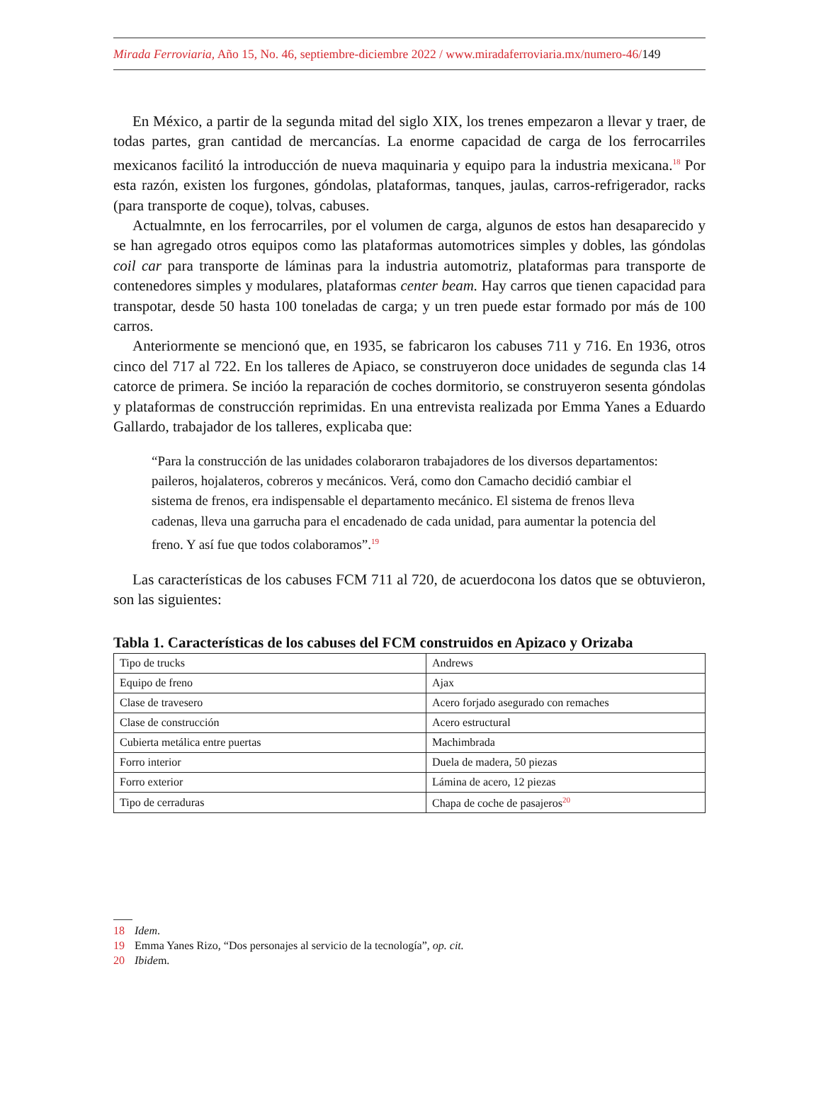Mirada Ferroviaria, Año 15, No. 46, septiembre-diciembre 2022 / www.miradaferroviaria.mx/numero-46/149
En México, a partir de la segunda mitad del siglo XIX, los trenes empezaron a llevar y traer, de todas partes, gran cantidad de mercancías. La enorme capacidad de carga de los ferrocarriles mexicanos facilitó la introducción de nueva maquinaria y equipo para la industria mexicana.<sup>18</sup> Por esta razón, existen los furgones, góndolas, plataformas, tanques, jaulas, carros-refrigerador, racks (para transporte de coque), tolvas, cabuses.
Actualmnte, en los ferrocarriles, por el volumen de carga, algunos de estos han desaparecido y se han agregado otros equipos como las plataformas automotrices simples y dobles, las góndolas coil car para transporte de láminas para la industria automotriz, plataformas para transporte de contenedores simples y modulares, plataformas center beam. Hay carros que tienen capacidad para transpotar, desde 50 hasta 100 toneladas de carga; y un tren puede estar formado por más de 100 carros.
Anteriormente se mencionó que, en 1935, se fabricaron los cabuses 711 y 716. En 1936, otros cinco del 717 al 722. En los talleres de Apiaco, se construyeron doce unidades de segunda clas 14 catorce de primera. Se incióo la reparación de coches dormitorio, se construyeron sesenta góndolas y plataformas de construcción reprimidas. En una entrevista realizada por Emma Yanes a Eduardo Gallardo, trabajador de los talleres, explicaba que:
“Para la construcción de las unidades colaboraron trabajadores de los diversos departamentos: paileros, hojalateros, cobreros y mecánicos. Verá, como don Camacho decidió cambiar el sistema de frenos, era indispensable el departamento mecánico. El sistema de frenos lleva cadenas, lleva una garrucha para el encadenado de cada unidad, para aumentar la potencia del freno. Y así fue que todos colaboramos”.<sup>19</sup>
Las características de los cabuses FCM 711 al 720, de acuerdocona los datos que se obtuvieron, son las siguientes:
Tabla 1. Características de los cabuses del FCM construidos en Apizaco y Orizaba
| Tipo de trucks | Andrews |
| Equipo de freno | Ajax |
| Clase de travesero | Acero forjado asegurado con remaches |
| Clase de construcción | Acero estructural |
| Cubierta metálica entre puertas | Machimbrada |
| Forro interior | Duela de madera, 50 piezas |
| Forro exterior | Lámina de acero, 12 piezas |
| Tipo de cerraduras | Chapa de coche de pasajeros<sup>20</sup> |
18 Idem.
19 Emma Yanes Rizo, “Dos personajes al servicio de la tecnología”, op. cit.
20 Ibidem.